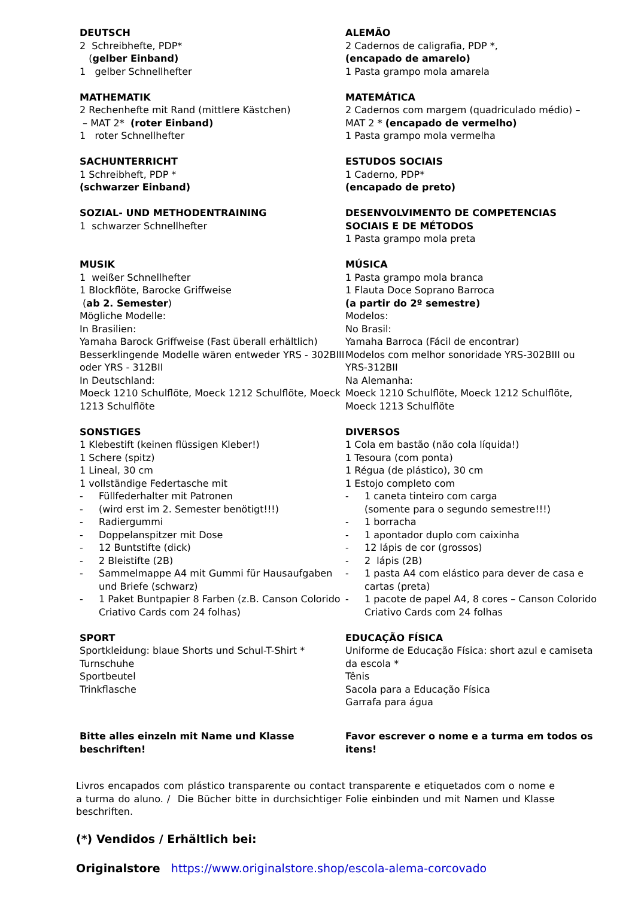DEUTSCH
2 Schreibhefte, PDP*
(gelber Einband)
1 gelber Schnellhefter
ALEMÃO
2 Cadernos de caligrafia, PDP *,
(encapado de amarelo)
1 Pasta grampo mola amarela
MATHEMATIK
2 Rechenhefte mit Rand (mittlere Kästchen)
– MAT 2* (roter Einband)
1 roter Schnellhefter
MATEMÁTICA
2 Cadernos com margem (quadriculado médio) –
MAT 2 * (encapado de vermelho)
1 Pasta grampo mola vermelha
SACHUNTERRICHT
1 Schreibheft, PDP *
(schwarzer Einband)
ESTUDOS SOCIAIS
1 Caderno, PDP*
(encapado de preto)
SOZIAL- UND METHODENTRAINING
1 schwarzer Schnellhefter
DESENVOLVIMENTO DE COMPETENCIAS SOCIAIS E DE MÉTODOS
1 Pasta grampo mola preta
MUSIK
1 weißer Schnellhefter
1 Blockflöte, Barocke Griffweise
(ab 2. Semester)
Mögliche Modelle:
In Brasilien:
Yamaha Barock Griffweise (Fast überall erhältlich)
Besserklingende Modelle wären entweder YRS - 302BIII oder YRS - 312BII
In Deutschland:
Moeck 1210 Schulflöte, Moeck 1212 Schulflöte, Moeck 1213 Schulflöte
MÚSICA
1 Pasta grampo mola branca
1 Flauta Doce Soprano Barroca
(a partir do 2º semestre)
Modelos:
No Brasil:
Yamaha Barroca (Fácil de encontrar)
Modelos com melhor sonoridade YRS-302BIII ou YRS-312BII
Na Alemanha:
Moeck 1210 Schulflöte, Moeck 1212 Schulflöte, Moeck 1213 Schulflöte
SONSTIGES
1 Klebestift (keinen flüssigen Kleber!)
1 Schere (spitz)
1 Lineal, 30 cm
1 vollständige Federtasche mit
- Füllfederhalter mit Patronen
- (wird erst im 2. Semester benötigt!!!)
- Radiergummi
- Doppelanspitzer mit Dose
- 12 Buntstifte (dick)
- 2 Bleistifte (2B)
- Sammelmappe A4 mit Gummi für Hausaufgaben und Briefe (schwarz)
- 1 Paket Buntpapier 8 Farben (z.B. Canson Colorido Criativo Cards com 24 folhas)
DIVERSOS
1 Cola em bastão (não cola líquida!)
1 Tesoura (com ponta)
1 Régua (de plástico), 30 cm
1 Estojo completo com
- 1 caneta tinteiro com carga
(somente para o segundo semestre!!!)
- 1 borracha
- 1 apontador duplo com caixinha
- 12 lápis de cor (grossos)
- 2 lápis (2B)
- 1 pasta A4 com elástico para dever de casa e cartas (preta)
- 1 pacote de papel A4, 8 cores – Canson Colorido Criativo Cards com 24 folhas
SPORT
Sportkleidung: blaue Shorts und Schul-T-Shirt *
Turnschuhe
Sportbeutel
Trinkflasche
EDUCAÇÃO FÍSICA
Uniforme de Educação Física: short azul e camiseta da escola *
Tênis
Sacola para a Educação Física
Garrafa para água
Bitte alles einzeln mit Name und Klasse beschriften!
Favor escrever o nome e a turma em todos os itens!
Livros encapados com plástico transparente ou contact transparente e etiquetados com o nome e a turma do aluno. / Die Bücher bitte in durchsichtiger Folie einbinden und mit Namen und Klasse beschriften.
(*) Vendidos / Erhältlich bei:
Originalstore https://www.originalstore.shop/escola-alema-corcovado